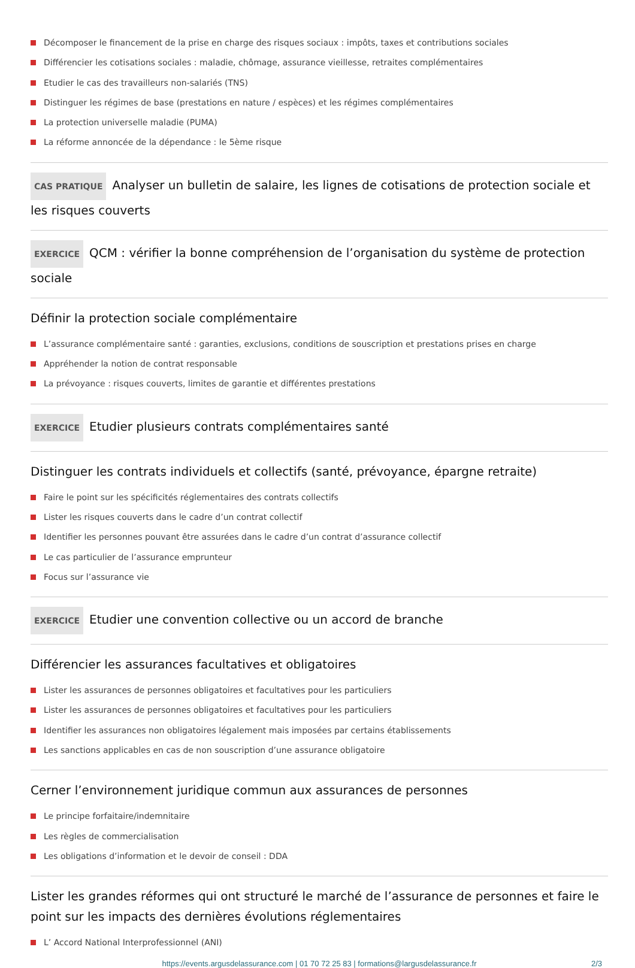Décomposer le financement de la prise en charge des risques sociaux : impôts, taxes et contributions sociales
Différencier les cotisations sociales : maladie, chômage, assurance vieillesse, retraites complémentaires
Etudier le cas des travailleurs non-salariés (TNS)
Distinguer les régimes de base (prestations en nature / espèces) et les régimes complémentaires
La protection universelle maladie (PUMA)
La réforme annoncée de la dépendance : le 5ème risque
CAS PRATIQUE Analyser un bulletin de salaire, les lignes de cotisations de protection sociale et les risques couverts
EXERCICE QCM : vérifier la bonne compréhension de l’organisation du système de protection sociale
Définir la protection sociale complémentaire
L’assurance complémentaire santé : garanties, exclusions, conditions de souscription et prestations prises en charge
Appréhender la notion de contrat responsable
La prévoyance : risques couverts, limites de garantie et différentes prestations
EXERCICE Etudier plusieurs contrats complémentaires santé
Distinguer les contrats individuels et collectifs (santé, prévoyance, épargne retraite)
Faire le point sur les spécificités réglementaires des contrats collectifs
Lister les risques couverts dans le cadre d’un contrat collectif
Identifier les personnes pouvant être assurées dans le cadre d’un contrat d’assurance collectif
Le cas particulier de l’assurance emprunteur
Focus sur l’assurance vie
EXERCICE Etudier une convention collective ou un accord de branche
Différencier les assurances facultatives et obligatoires
Lister les assurances de personnes obligatoires et facultatives pour les particuliers
Lister les assurances de personnes obligatoires et facultatives pour les particuliers
Identifier les assurances non obligatoires légalement mais imposées par certains établissements
Les sanctions applicables en cas de non souscription d’une assurance obligatoire
Cerner l’environnement juridique commun aux assurances de personnes
Le principe forfaitaire/indemnitaire
Les règles de commercialisation
Les obligations d’information et le devoir de conseil : DDA
Lister les grandes réformes qui ont structuré le marché de l’assurance de personnes et faire le point sur les impacts des dernières évolutions réglementaires
L’ Accord National Interprofessionnel (ANI)
https://events.argusdelassurance.com | 01 70 72 25 83 | formations@largusdelassurance.fr 2/3